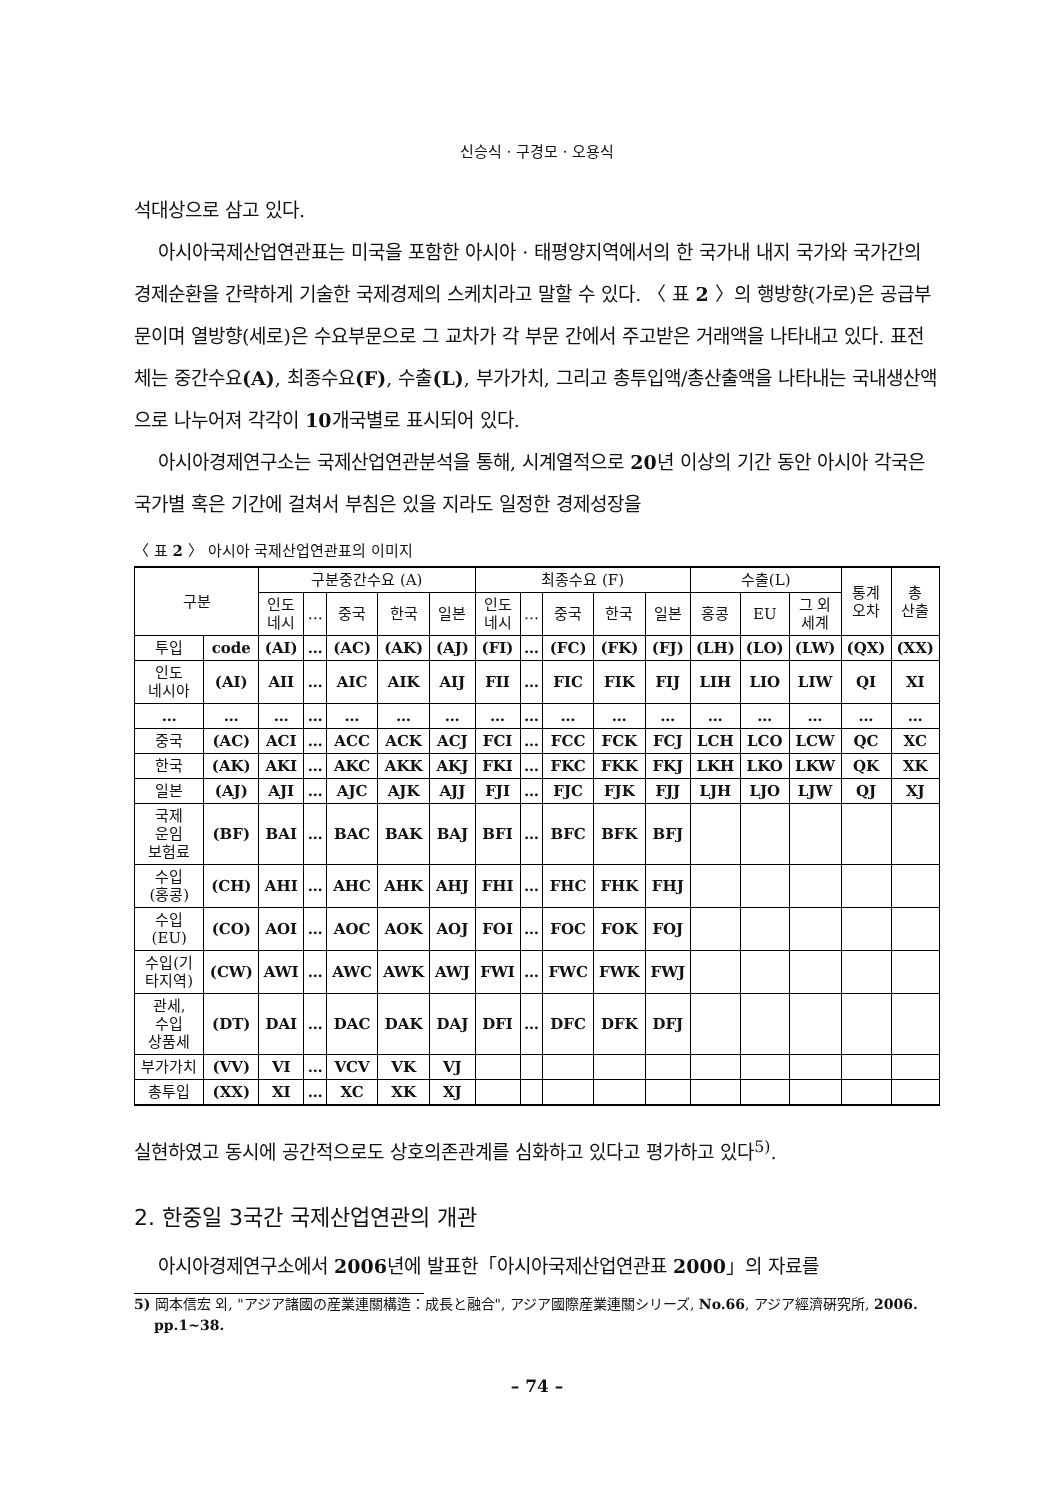신승식 · 구경모 · 오용식
석대상으로 삼고 있다.
아시아국제산업연관표는 미국을 포함한 아시아 · 태평양지역에서의 한 국가내 내지 국가와 국가간의 경제순환을 간략하게 기술한 국제경제의 스케치라고 말할 수 있다. 〈 표 2 〉의 행방향(가로)은 공급부문이며 열방향(세로)은 수요부문으로 그 교차가 각 부문 간에서 주고받은 거래액을 나타내고 있다. 표전체는 중간수요(A), 최종수요(F), 수출(L), 부가가치, 그리고 총투입액/총산출액을 나타내는 국내생산액으로 나누어져 각각이 10개국별로 표시되어 있다.
아시아경제연구소는 국제산업연관분석을 통해, 시계열적으로 20년 이상의 기간 동안 아시아 각국은 국가별 혹은 기간에 걸쳐서 부침은 있을 지라도 일정한 경제성장을
〈 표 2 〉 아시아 국제산업연관표의 이미지
| 구분 | | 구분중간수요 (A) | | | | | 최종수요 (F) | | | | | 수출(L) | | | 통계 오차 | 총 산출 |
| --- | --- | --- | --- | --- | --- | --- | --- | --- | --- | --- | --- | --- | --- | --- | --- | --- |
| | | 인도 네시 | … | 중국 | 한국 | 일본 | 인도 네시 | … | 중국 | 한국 | 일본 | 홍콩 | EU | 그 외 세계 | | |
| 투입 | code | (AI) | … | (AC) | (AK) | (AJ) | (FI) | … | (FC) | (FK) | (FJ) | (LH) | (LO) | (LW) | (QX) | (XX) |
| 인도 네시아 | (AI) | AII | … | AIC | AIK | AIJ | FII | … | FIC | FIK | FIJ | LIH | LIO | LIW | QI | XI |
| … | … | … | … | … | … | … | … | … | … | … | … | … | … | … | … | … |
| 중국 | (AC) | ACI | … | ACC | ACK | ACJ | FCI | … | FCC | FCK | FCJ | LCH | LCO | LCW | QC | XC |
| 한국 | (AK) | AKI | … | AKC | AKK | AKJ | FKI | … | FKC | FKK | FKJ | LKH | LKO | LKW | QK | XK |
| 일본 | (AJ) | AJI | … | AJC | AJK | AJJ | FJI | … | FJC | FJK | FJJ | LJH | LJO | LJW | QJ | XJ |
| 국제 운임 보험료 | (BF) | BAI | … | BAC | BAK | BAJ | BFI | … | BFC | BFK | BFJ | | | | | |
| 수입 (홍콩) | (CH) | AHI | … | AHC | AHK | AHJ | FHI | … | FHC | FHK | FHJ | | | | | |
| 수입 (EU) | (CO) | AOI | … | AOC | AOK | AOJ | FOI | … | FOC | FOK | FOJ | | | | | |
| 수입(기 타지역) | (CW) | AWI | … | AWC | AWK | AWJ | FWI | … | FWC | FWK | FWJ | | | | | |
| 관세, 수입 상품세 | (DT) | DAI | … | DAC | DAK | DAJ | DFI | … | DFC | DFK | DFJ | | | | | |
| 부가가치 | (VV) | VI | … | VCV | VK | VJ | | | | | | | | | | |
| 총투입 | (XX) | XI | … | XC | XK | XJ | | | | | | | | | | |
실현하였고 동시에 공간적으로도 상호의존관계를 심화하고 있다고 평가하고 있다<sup>5)</sup>.
2. 한중일 3국간 국제산업연관의 개관
아시아경제연구소에서 2006년에 발표한「아시아국제산업연관표 2000」의 자료를
5) 岡本信宏 외, "アジア諸國の産業連關構造：成長と融合", アジア國際産業連關シリーズ, No.66, アジア經濟硏究所, 2006. pp.1~38.
– 74 –